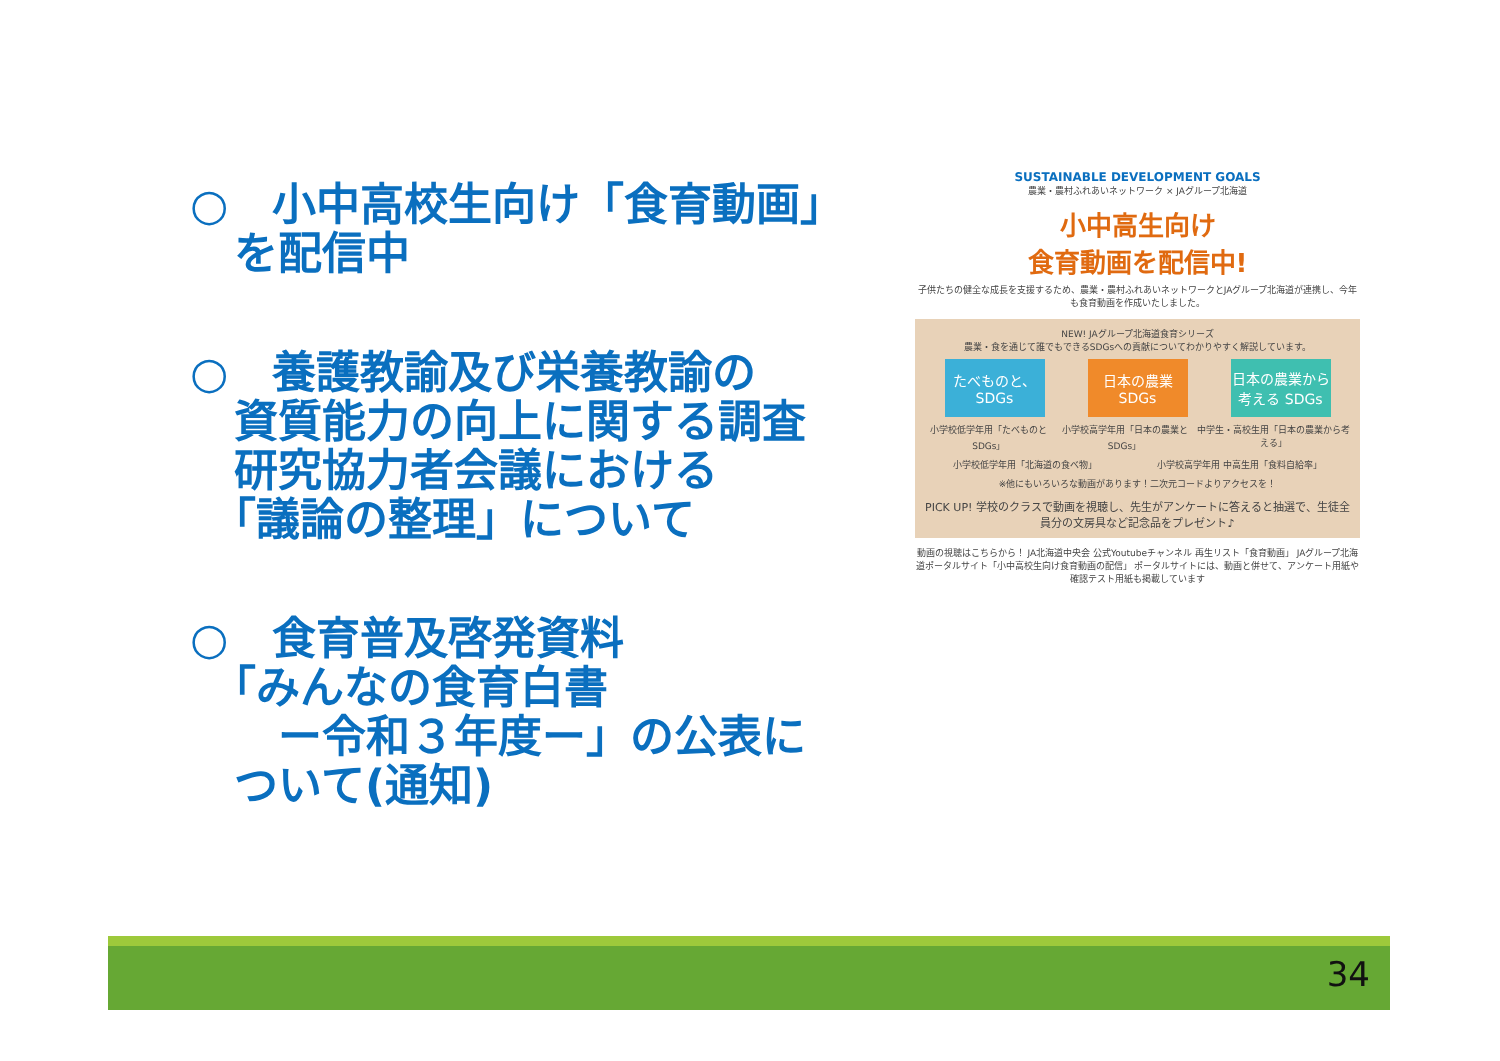○　小中高校生向け「食育動画」
　を配信中
○　養護教諭及び栄養教諭の
　資質能力の向上に関する調査
　研究協力者会議における
　「議論の整理」について
○　食育普及啓発資料
　「みんなの食育白書
　　ー令和３年度ー」の公表に
　ついて(通知)
SUSTAINABLE DEVELOPMENT GOALS
農業・農村ふれあいネットワーク × JAグループ北海道
小中高生向け
食育動画を配信中!
子供たちの健全な成長を支援するため、農業・農村ふれあいネットワークとJAグループ北海道が連携し、今年も食育動画を作成いたしました。
NEW! JAグループ北海道食育シリーズ
農業・食を通じて誰でもできるSDGsへの貢献についてわかりやすく解説しています。
たべものと、SDGs
日本の農業 SDGs
日本の農業から考える SDGs
小学校低学年用「たべものとSDGs」 小学校高学年用「日本の農業とSDGs」 中学生・高校生用「日本の農業から考える」
小学校低学年用「北海道の食べ物」 小学校高学年用 中高生用「食料自給率」
※他にもいろいろな動画があります！二次元コードよりアクセスを！
PICK UP! 学校のクラスで動画を視聴し、先生がアンケートに答えると抽選で、生徒全員分の文房具など記念品をプレゼント♪
動画の視聴はこちらから！ JA北海道中央会 公式Youtubeチャンネル 再生リスト「食育動画」 JAグループ北海道ポータルサイト「小中高校生向け食育動画の配信」 ポータルサイトには、動画と併せて、アンケート用紙や確認テスト用紙も掲載しています
34